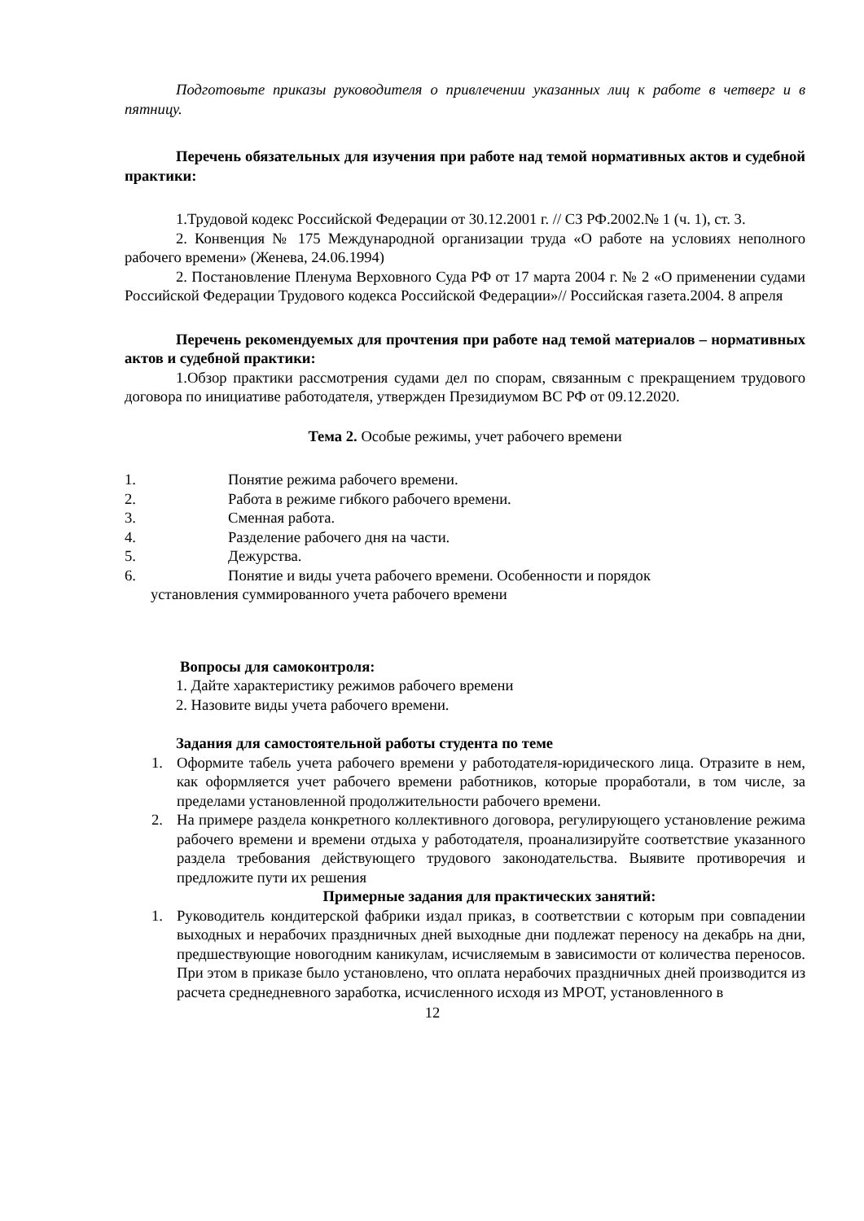Подготовьте приказы руководителя о привлечении указанных лиц к работе в четверг и в пятницу.
Перечень обязательных для изучения при работе над темой нормативных актов и судебной практики:
1.Трудовой кодекс Российской Федерации от 30.12.2001 г. // СЗ РФ.2002.№ 1 (ч. 1), ст. 3.
2. Конвенция № 175 Международной организации труда «О работе на условиях неполного рабочего времени» (Женева, 24.06.1994)
2. Постановление Пленума Верховного Суда РФ от 17 марта 2004 г. № 2 «О применении судами Российской Федерации Трудового кодекса Российской Федерации»// Российская газета.2004. 8 апреля
Перечень рекомендуемых для прочтения при работе над темой материалов – нормативных актов и судебной практики:
1.Обзор практики рассмотрения судами дел по спорам, связанным с прекращением трудового договора по инициативе работодателя, утвержден Президиумом ВС РФ от 09.12.2020.
Тема 2. Особые режимы, учет рабочего времени
1. Понятие режима рабочего времени.
2. Работа в режиме гибкого рабочего времени.
3. Сменная работа.
4. Разделение рабочего дня на части.
5. Дежурства.
6. Понятие и виды учета рабочего времени. Особенности и порядок
установления суммированного учета рабочего времени
Вопросы для самоконтроля:
1. Дайте характеристику режимов рабочего времени
2. Назовите виды учета рабочего времени.
Задания для самостоятельной работы студента по теме
1. Оформите табель учета рабочего времени у работодателя-юридического лица. Отразите в нем, как оформляется учет рабочего времени работников, которые проработали, в том числе, за пределами установленной продолжительности рабочего времени.
2. На примере раздела конкретного коллективного договора, регулирующего установление режима рабочего времени и времени отдыха у работодателя, проанализируйте соответствие указанного раздела требования действующего трудового законодательства. Выявите противоречия и предложите пути их решения
Примерные задания для практических занятий:
1. Руководитель кондитерской фабрики издал приказ, в соответствии с которым при совпадении выходных и нерабочих праздничных дней выходные дни подлежат переносу на декабрь на дни, предшествующие новогодним каникулам, исчисляемым в зависимости от количества переносов. При этом в приказе было установлено, что оплата нерабочих праздничных дней производится из расчета среднедневного заработка, исчисленного исходя из МРОТ, установленного в
12